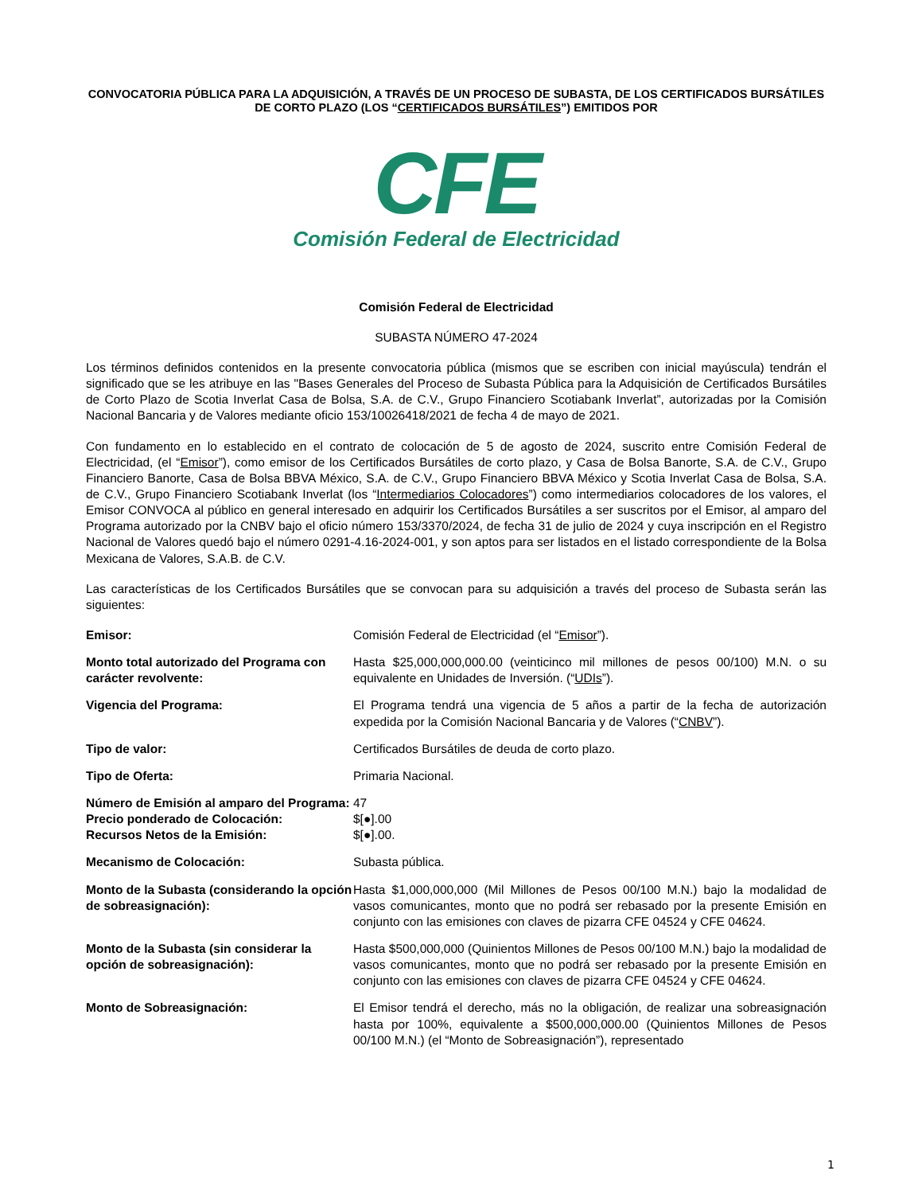CONVOCATORIA PÚBLICA PARA LA ADQUISICIÓN, A TRAVÉS DE UN PROCESO DE SUBASTA, DE LOS CERTIFICADOS BURSÁTILES DE CORTO PLAZO (LOS “CERTIFICADOS BURSÁTILES”) EMITIDOS POR
CFE
Comisión Federal de Electricidad
Comisión Federal de Electricidad
SUBASTA NÚMERO 47-2024
Los términos definidos contenidos en la presente convocatoria pública (mismos que se escriben con inicial mayúscula) tendrán el significado que se les atribuye en las "Bases Generales del Proceso de Subasta Pública para la Adquisición de Certificados Bursátiles de Corto Plazo de Scotia Inverlat Casa de Bolsa, S.A. de C.V., Grupo Financiero Scotiabank Inverlat”, autorizadas por la Comisión Nacional Bancaria y de Valores mediante oficio 153/10026418/2021 de fecha 4 de mayo de 2021.
Con fundamento en lo establecido en el contrato de colocación de 5 de agosto de 2024, suscrito entre Comisión Federal de Electricidad, (el “Emisor”), como emisor de los Certificados Bursátiles de corto plazo, y Casa de Bolsa Banorte, S.A. de C.V., Grupo Financiero Banorte, Casa de Bolsa BBVA México, S.A. de C.V., Grupo Financiero BBVA México y Scotia Inverlat Casa de Bolsa, S.A. de C.V., Grupo Financiero Scotiabank Inverlat (los “Intermediarios Colocadores”) como intermediarios colocadores de los valores, el Emisor CONVOCA al público en general interesado en adquirir los Certificados Bursátiles a ser suscritos por el Emisor, al amparo del Programa autorizado por la CNBV bajo el oficio número 153/3370/2024, de fecha 31 de julio de 2024 y cuya inscripción en el Registro Nacional de Valores quedó bajo el número 0291-4.16-2024-001, y son aptos para ser listados en el listado correspondiente de la Bolsa Mexicana de Valores, S.A.B. de C.V.
Las características de los Certificados Bursátiles que se convocan para su adquisición a través del proceso de Subasta serán las siguientes:
| Emisor: | Comisión Federal de Electricidad (el “ Emisor ”). |
| Monto total autorizado del Programa con carácter revolvente: | Hasta $25,000,000,000.00 (veinticinco mil millones de pesos 00/100) M.N. o su equivalente en Unidades de Inversión. (“ UDIs ”). |
| Vigencia del Programa: | El Programa tendrá una vigencia de 5 años a partir de la fecha de autorización expedida por la Comisión Nacional Bancaria y de Valores (“ CNBV ”). |
| Tipo de valor: | Certificados Bursátiles de deuda de corto plazo. |
| Tipo de Oferta: | Primaria Nacional. |
| Número de Emisión al amparo del Programa: | 47 |
| Precio ponderado de Colocación: | $[●].00 |
| Recursos Netos de la Emisión: | $[●].00. |
| Mecanismo de Colocación: | Subasta pública. |
| Monto de la Subasta (considerando la opción de sobreasignación): | Hasta $1,000,000,000 (Mil Millones de Pesos 00/100 M.N.) bajo la modalidad de vasos comunicantes, monto que no podrá ser rebasado por la presente Emisión en conjunto con las emisiones con claves de pizarra CFE 04524 y CFE 04624. |
| Monto de la Subasta (sin considerar la opción de sobreasignación): | Hasta $500,000,000 (Quinientos Millones de Pesos 00/100 M.N.) bajo la modalidad de vasos comunicantes, monto que no podrá ser rebasado por la presente Emisión en conjunto con las emisiones con claves de pizarra CFE 04524 y CFE 04624. |
| Monto de Sobreasignación: | El Emisor tendrá el derecho, más no la obligación, de realizar una sobreasignación hasta por 100%, equivalente a $500,000,000.00 (Quinientos Millones de Pesos 00/100 M.N.) (el “Monto de Sobreasignación”), representado |
1